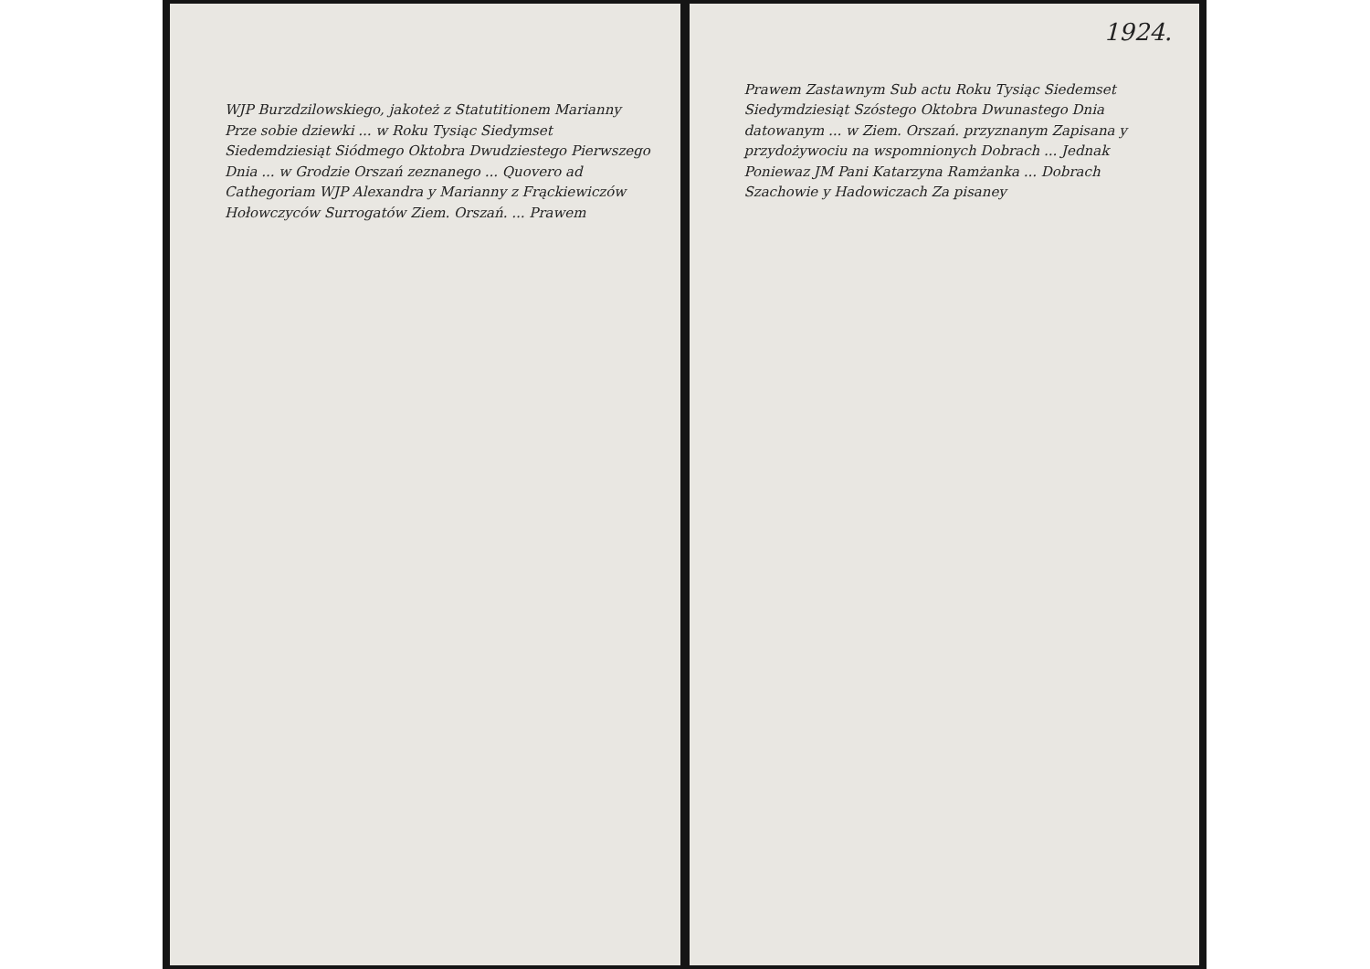WJP Burzdzilowskiego, jakoteż z Statutitionem Marianny Prze sobie dziewki ... w Roku Tysiąc Siedymset Siedemdziesiąt Siódmego Oktobra Dwudziestego Pierwszego Dnia ... w Grodzie Orszań zeznanego ... Quovero ad Cathegoriam WJP Alexandra y Marianny z Frąckiewiczów Hołowczyców Surrogatów Ziem. Orszań. ... Prawem
1924.
Prawem Zastawnym Sub actu Roku Tysiąc Siedemset Siedymdziesiąt Szóstego Oktobra Dwunastego Dnia datowanym ... w Ziem. Orszań. przyznanym Zapisana y przydożywociu na wspomnionych Dobrach ... Jednak Poniewaz JM Pani Katarzyna Ramżanka ... Dobrach Szachowie y Hadowiczach Za pisaney